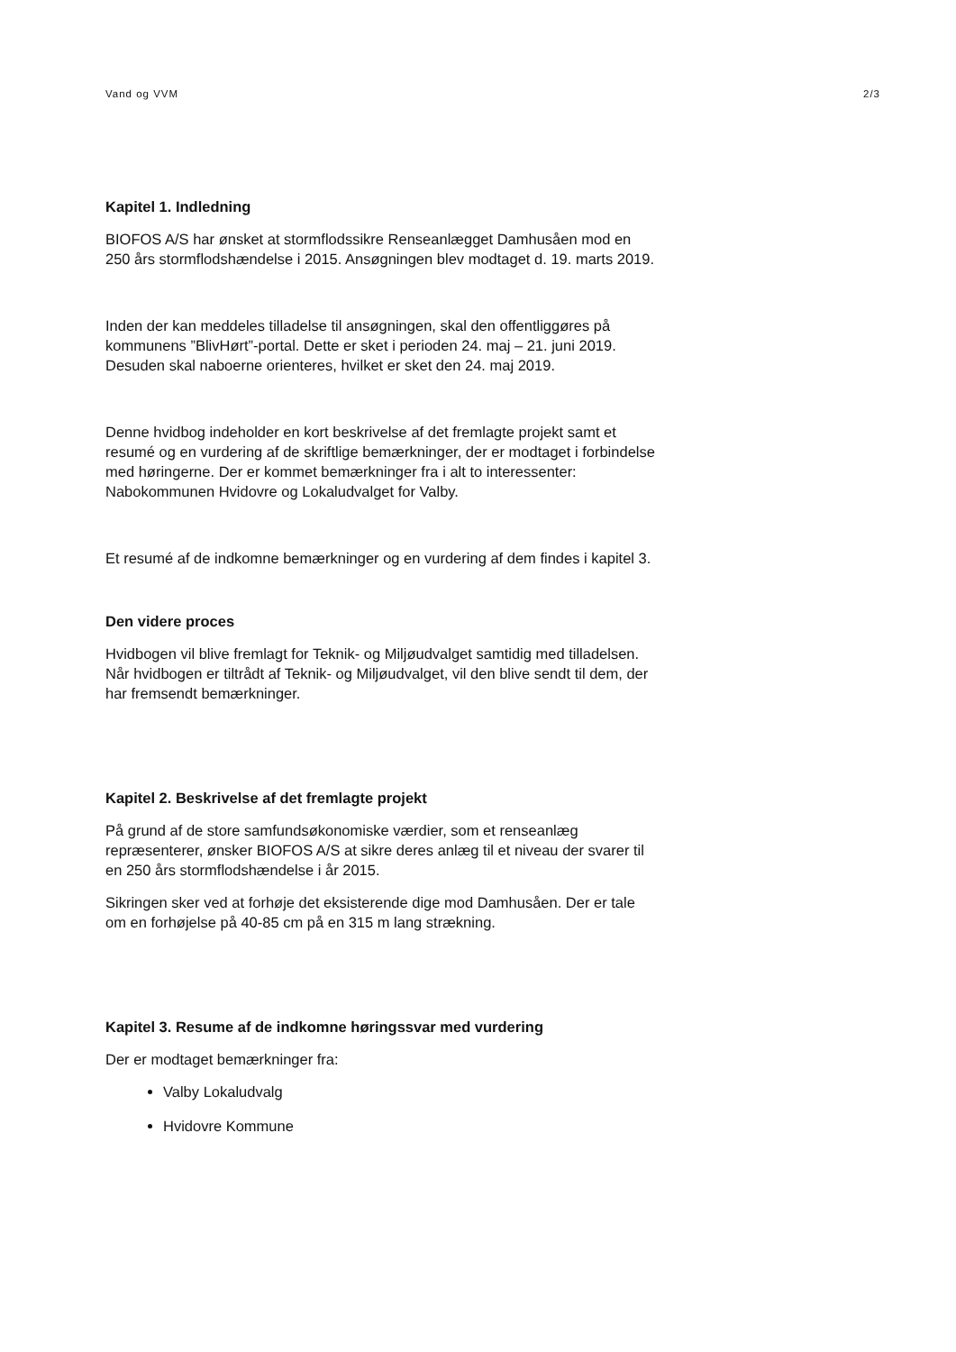Vand og VVM 2/3
Kapitel 1. Indledning
BIOFOS A/S har ønsket at stormflodssikre Renseanlægget Damhusåen mod en 250 års stormflodshændelse i 2015. Ansøgningen blev modtaget d. 19. marts 2019.
Inden der kan meddeles tilladelse til ansøgningen, skal den offentliggøres på kommunens ”BlivHørt”-portal. Dette er sket i perioden 24. maj – 21. juni 2019. Desuden skal naboerne orienteres, hvilket er sket den 24. maj 2019.
Denne hvidbog indeholder en kort beskrivelse af det fremlagte projekt samt et resumé og en vurdering af de skriftlige bemærkninger, der er modtaget i forbindelse med høringerne. Der er kommet bemærkninger fra i alt to interessenter: Nabokommunen Hvidovre og Lokaludvalget for Valby.
Et resumé af de indkomne bemærkninger og en vurdering af dem findes i kapitel 3.
Den videre proces
Hvidbogen vil blive fremlagt for Teknik- og Miljøudvalget samtidig med tilladelsen. Når hvidbogen er tiltrådt af Teknik- og Miljøudvalget, vil den blive sendt til dem, der har fremsendt bemærkninger.
Kapitel 2. Beskrivelse af det fremlagte projekt
På grund af de store samfundsøkonomiske værdier, som et renseanlæg repræsenterer, ønsker BIOFOS A/S at sikre deres anlæg til et niveau der svarer til en 250 års stormflodshændelse i år 2015.
Sikringen sker ved at forhøje det eksisterende dige mod Damhusåen. Der er tale om en forhøjelse på 40-85 cm på en 315 m lang strækning.
Kapitel 3. Resume af de indkomne høringssvar med vurdering
Der er modtaget bemærkninger fra:
Valby Lokaludvalg
Hvidovre Kommune